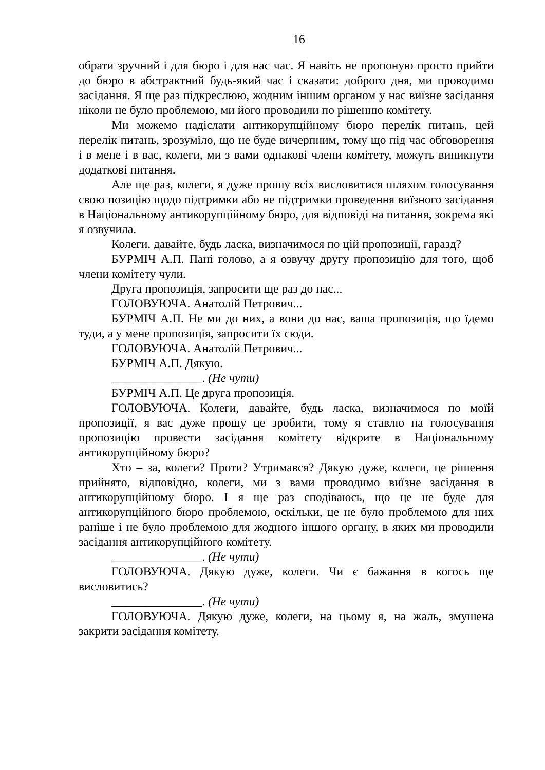16
обрати зручний і для бюро і для нас час. Я навіть не пропоную просто прийти до бюро в абстрактний будь-який час і сказати: доброго дня, ми проводимо засідання. Я ще раз підкреслюю, жодним іншим органом у нас виїзне засідання ніколи не було проблемою, ми його проводили по рішенню комітету.
Ми можемо надіслати антикорупційному бюро перелік питань, цей перелік питань, зрозуміло, що не буде вичерпним, тому що під час обговорення і в мене і в вас, колеги, ми з вами однакові члени комітету, можуть виникнути додаткові питання.
Але ще раз, колеги, я дуже прошу всіх висловитися шляхом голосування свою позицію щодо підтримки або не підтримки проведення виїзного засідання в Національному антикорупційному бюро, для відповіді на питання, зокрема які я озвучила.
Колеги, давайте, будь ласка, визначимося по цій пропозиції, гаразд?
БУРМІЧ А.П. Пані голово, а я озвучу другу пропозицію для того, щоб члени комітету чули.
Друга пропозиція, запросити ще раз до нас...
ГОЛОВУЮЧА. Анатолій Петрович...
БУРМІЧ А.П. Не ми до них, а вони до нас, ваша пропозиція, що їдемо туди, а у мене пропозиція, запросити їх сюди.
ГОЛОВУЮЧА. Анатолій Петрович...
БУРМІЧ А.П. Дякую.
_______________. (Не чути)
БУРМІЧ А.П. Це друга пропозиція.
ГОЛОВУЮЧА. Колеги, давайте, будь ласка, визначимося по моїй пропозиції, я вас дуже прошу це зробити, тому я ставлю на голосування пропозицію провести засідання комітету відкрите в Національному антикорупційному бюро?
Хто – за, колеги? Проти? Утримався? Дякую дуже, колеги, це рішення прийнято, відповідно, колеги, ми з вами проводимо виїзне засідання в антикорупційному бюро. І я ще раз сподіваюсь, що це не буде для антикорупційного бюро проблемою, оскільки, це не було проблемою для них раніше і не було проблемою для жодного іншого органу, в яких ми проводили засідання антикорупційного комітету.
_______________. (Не чути)
ГОЛОВУЮЧА. Дякую дуже, колеги. Чи є бажання в когось ще висловитись?
_______________. (Не чути)
ГОЛОВУЮЧА. Дякую дуже, колеги, на цьому я, на жаль, змушена закрити засідання комітету.